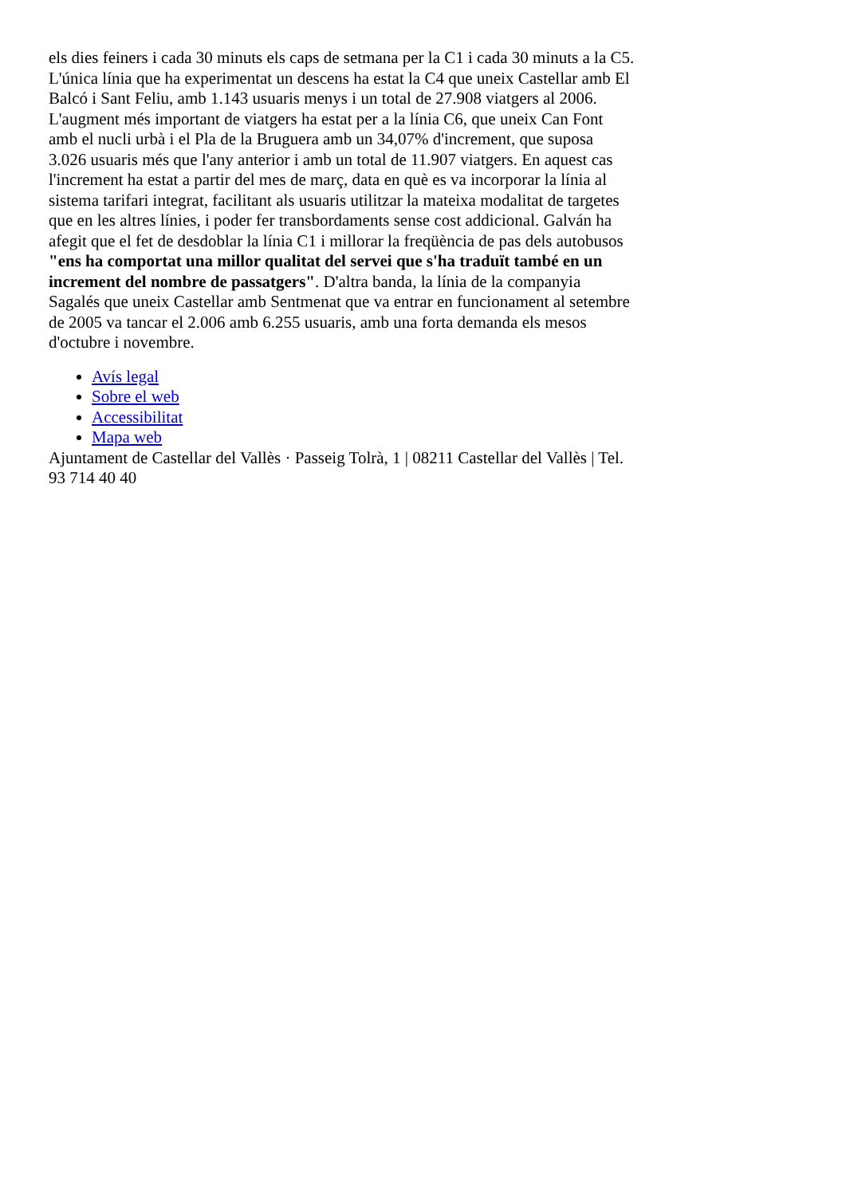els dies feiners i cada 30 minuts els caps de setmana per la C1 i cada 30 minuts a la C5. L'única línia que ha experimentat un descens ha estat la C4 que uneix Castellar amb El Balcó i Sant Feliu, amb 1.143 usuaris menys i un total de 27.908 viatgers al 2006. L'augment més important de viatgers ha estat per a la línia C6, que uneix Can Font amb el nucli urbà i el Pla de la Bruguera amb un 34,07% d'increment, que suposa 3.026 usuaris més que l'any anterior i amb un total de 11.907 viatgers. En aquest cas l'increment ha estat a partir del mes de març, data en què es va incorporar la línia al sistema tarifari integrat, facilitant als usuaris utilitzar la mateixa modalitat de targetes que en les altres línies, i poder fer transbordaments sense cost addicional. Galván ha afegit que el fet de desdoblar la línia C1 i millorar la freqüència de pas dels autobusos "ens ha comportat una millor qualitat del servei que s'ha traduït també en un increment del nombre de passatgers". D'altra banda, la línia de la companyia Sagalés que uneix Castellar amb Sentmenat que va entrar en funcionament al setembre de 2005 va tancar el 2.006 amb 6.255 usuaris, amb una forta demanda els mesos d'octubre i novembre.
Avís legal
Sobre el web
Accessibilitat
Mapa web
Ajuntament de Castellar del Vallès · Passeig Tolrà, 1 | 08211 Castellar del Vallès | Tel. 93 714 40 40